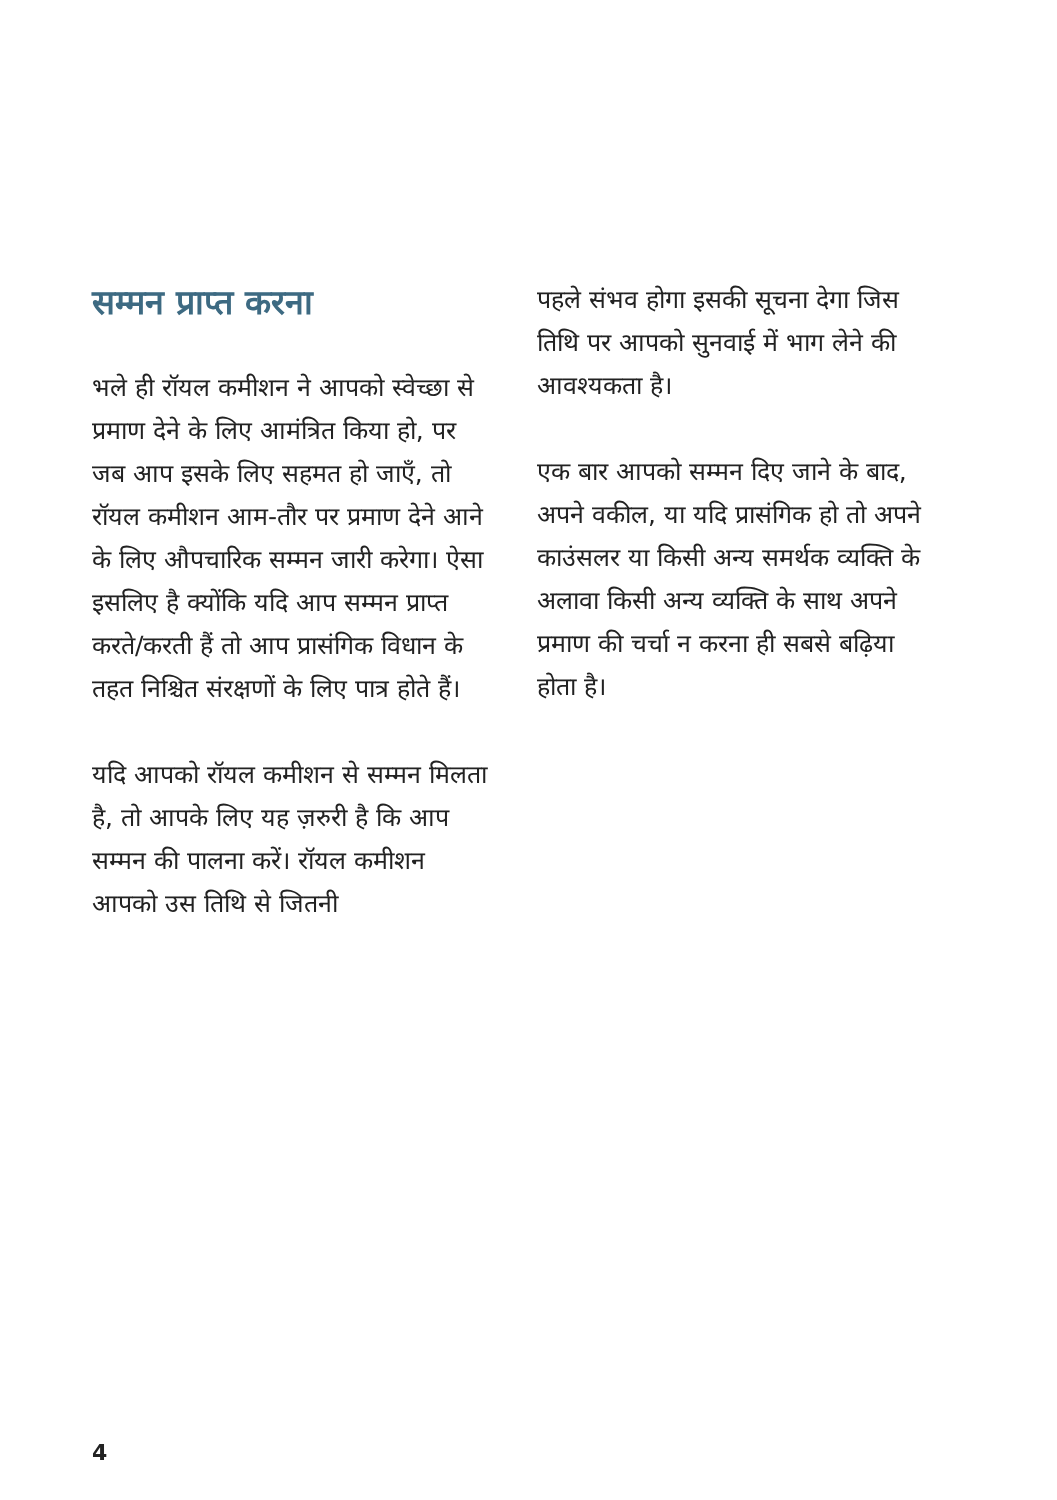सम्मन प्राप्त करना
भले ही रॉयल कमीशन ने आपको स्वेच्छा से प्रमाण देने के लिए आमंत्रित किया हो, पर जब आप इसके लिए सहमत हो जाएँ, तो रॉयल कमीशन आम-तौर पर प्रमाण देने आने के लिए औपचारिक सम्मन जारी करेगा। ऐसा इसलिए है क्योंकि यदि आप सम्मन प्राप्त करते/करती हैं तो आप प्रासंगिक विधान के तहत निश्चित संरक्षणों के लिए पात्र होते हैं।
यदि आपको रॉयल कमीशन से सम्मन मिलता है, तो आपके लिए यह ज़रुरी है कि आप सम्मन की पालना करें। रॉयल कमीशन आपको उस तिथि से जितनी
पहले संभव होगा इसकी सूचना देगा जिस तिथि पर आपको सुनवाई में भाग लेने की आवश्यकता है।
एक बार आपको सम्मन दिए जाने के बाद, अपने वकील, या यदि प्रासंगिक हो तो अपने काउंसलर या किसी अन्य समर्थक व्यक्ति के अलावा किसी अन्य व्यक्ति के साथ अपने प्रमाण की चर्चा न करना ही सबसे बढ़िया होता है।
4